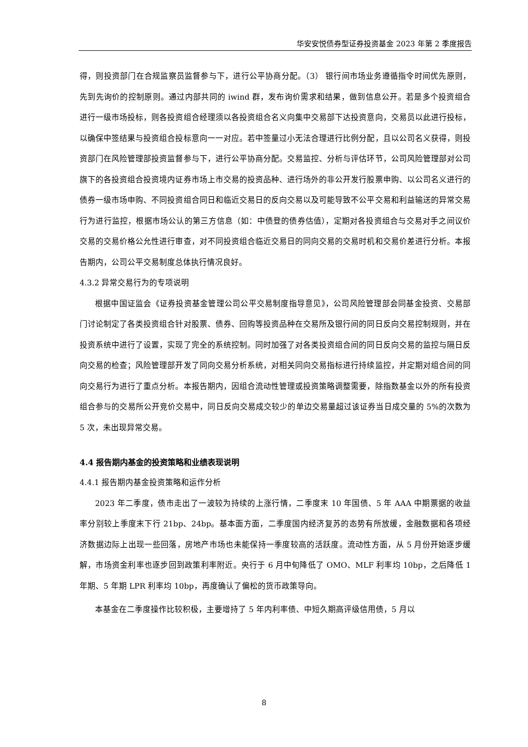华安安悦债券型证券投资基金 2023 年第 2 季度报告
得，则投资部门在合规监察员监督参与下，进行公平协商分配。（3） 银行间市场业务遵循指令时间优先原则，先到先询价的控制原则。通过内部共同的 iwind 群，发布询价需求和结果，做到信息公开。若是多个投资组合进行一级市场投标，则各投资组合经理须以各投资组合名义向集中交易部下达投资意向，交易员以此进行投标，以确保中签结果与投资组合投标意向一一对应。若中签量过小无法合理进行比例分配，且以公司名义获得，则投资部门在风险管理部投资监督参与下，进行公平协商分配。交易监控、分析与评估环节，公司风险管理部对公司旗下的各投资组合投资境内证券市场上市交易的投资品种、进行场外的非公开发行股票申购、以公司名义进行的债券一级市场申购、不同投资组合同日和临近交易日的反向交易以及可能导致不公平交易和利益输送的异常交易行为进行监控，根据市场公认的第三方信息（如：中债登的债券估值），定期对各投资组合与交易对手之间议价交易的交易价格公允性进行审查，对不同投资组合临近交易日的同向交易的交易时机和交易价差进行分析。本报告期内，公司公平交易制度总体执行情况良好。
4.3.2 异常交易行为的专项说明
根据中国证监会《证券投资基金管理公司公平交易制度指导意见》，公司风险管理部会同基金投资、交易部门讨论制定了各类投资组合针对股票、债券、回购等投资品种在交易所及银行间的同日反向交易控制规则，并在投资系统中进行了设置，实现了完全的系统控制。同时加强了对各类投资组合间的同日反向交易的监控与隔日反向交易的检查；风险管理部开发了同向交易分析系统，对相关同向交易指标进行持续监控，并定期对组合间的同向交易行为进行了重点分析。本报告期内，因组合流动性管理或投资策略调整需要，除指数基金以外的所有投资组合参与的交易所公开竞价交易中，同日反向交易成交较少的单边交易量超过该证券当日成交量的 5%的次数为 5 次，未出现异常交易。
4.4 报告期内基金的投资策略和业绩表现说明
4.4.1 报告期内基金投资策略和运作分析
2023 年二季度，债市走出了一波较为持续的上涨行情，二季度末 10 年国债、5 年 AAA 中期票据的收益率分别较上季度末下行 21bp、24bp。基本面方面，二季度国内经济复苏的态势有所放缓，金融数据和各项经济数据边际上出现一些回落，房地产市场也未能保持一季度较高的活跃度。流动性方面，从 5 月份开始逐步缓解，市场资金利率也逐步回到政策利率附近。央行于 6 月中旬降低了 OMO、MLF 利率均 10bp，之后降低 1 年期、5 年期 LPR 利率均 10bp，再度确认了偏松的货币政策导向。
本基金在二季度操作比较积极，主要增持了 5 年内利率债、中短久期高评级信用债，5 月以
8